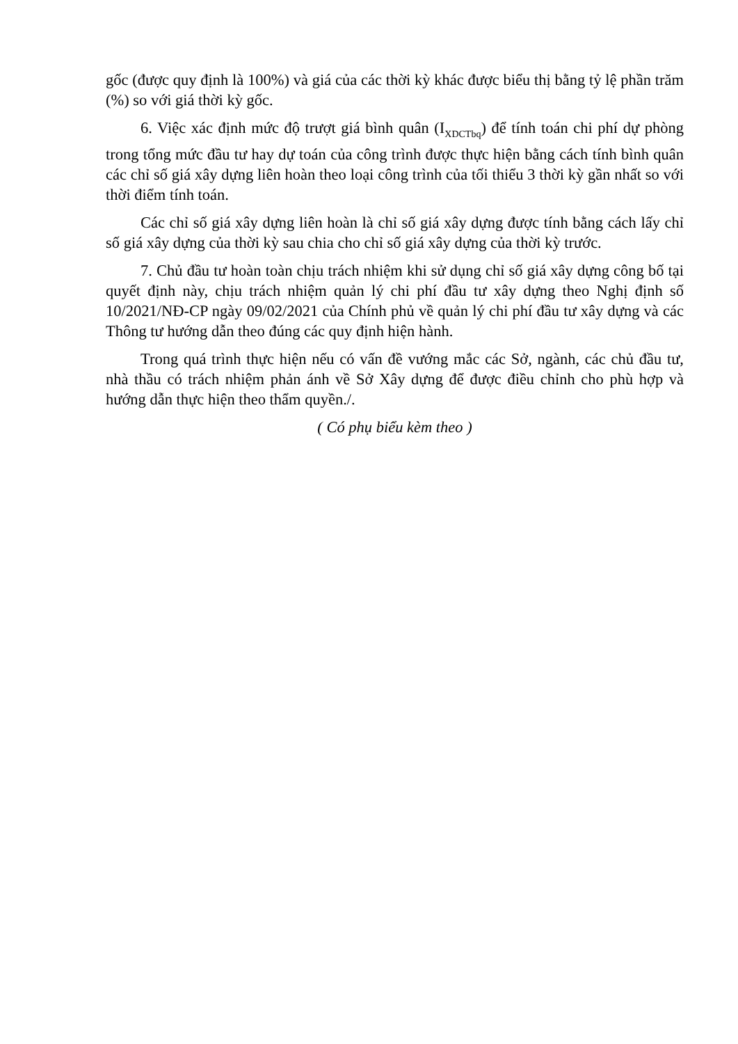gốc (được quy định là 100%) và giá của các thời kỳ khác được biểu thị bằng tỷ lệ phần trăm (%) so với giá thời kỳ gốc.
6. Việc xác định mức độ trượt giá bình quân (I<sub>XDCTbq</sub>) để tính toán chi phí dự phòng trong tổng mức đầu tư hay dự toán của công trình được thực hiện bằng cách tính bình quân các chỉ số giá xây dựng liên hoàn theo loại công trình của tối thiểu 3 thời kỳ gần nhất so với thời điểm tính toán.
Các chỉ số giá xây dựng liên hoàn là chỉ số giá xây dựng được tính bằng cách lấy chỉ số giá xây dựng của thời kỳ sau chia cho chỉ số giá xây dựng của thời kỳ trước.
7. Chủ đầu tư hoàn toàn chịu trách nhiệm khi sử dụng chỉ số giá xây dựng công bố tại quyết định này, chịu trách nhiệm quản lý chi phí đầu tư xây dựng theo Nghị định số 10/2021/NĐ-CP ngày 09/02/2021 của Chính phủ về quản lý chi phí đầu tư xây dựng và các Thông tư hướng dẫn theo đúng các quy định hiện hành.
Trong quá trình thực hiện nếu có vấn đề vướng mắc các Sở, ngành, các chủ đầu tư, nhà thầu có trách nhiệm phản ánh về Sở Xây dựng để được điều chỉnh cho phù hợp và hướng dẫn thực hiện theo thẩm quyền./.
( Có phụ biểu kèm theo )